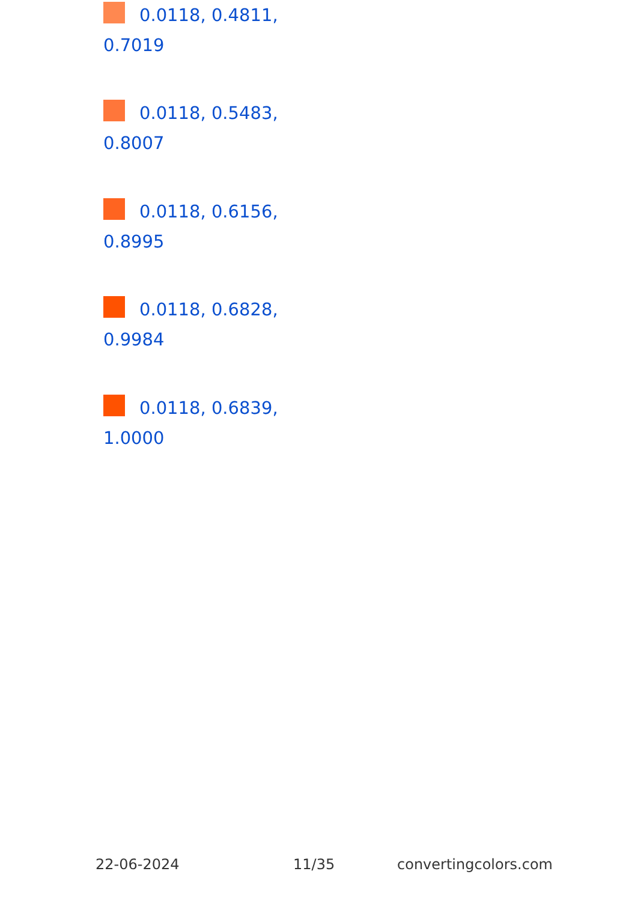0.0118, 0.4811, 0.7019
0.0118, 0.5483, 0.8007
0.0118, 0.6156, 0.8995
0.0118, 0.6828, 0.9984
0.0118, 0.6839, 1.0000
22-06-2024 11/35 convertingcolors.com